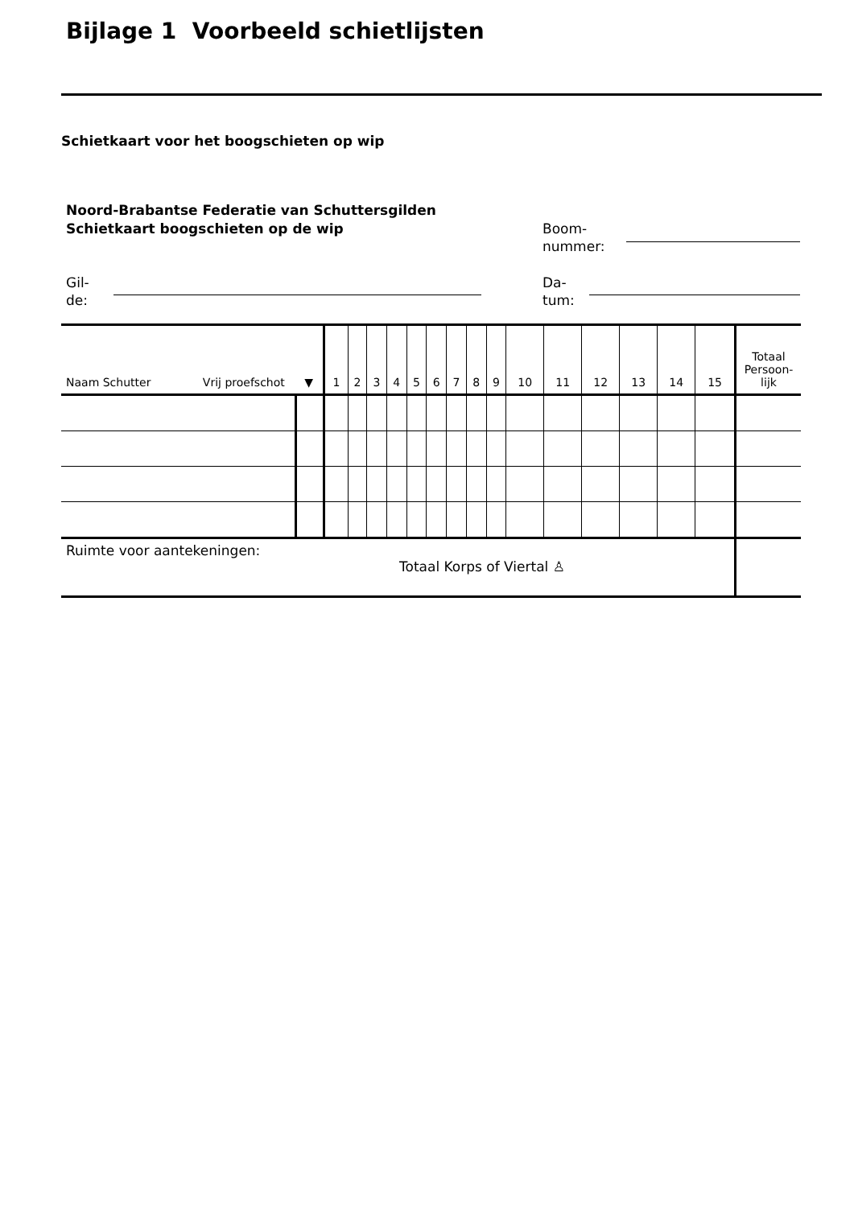Bijlage 1 Voorbeeld schietlijsten
Schietkaart voor het boogschieten op wip
Noord-Brabantse Federatie van Schuttersgilden
Schietkaart boogschieten op de wip
Boom-
nummer:
Gil-
de:
Da-
tum:
| Naam Schutter Vrij proefschot ▼ | | 1 | 2 | 3 | 4 | 5 | 6 | 7 | 8 | 9 | 10 | 11 | 12 | 13 | 14 | 15 | Totaal Persoon- lijk |
| Ruimte voor aantekeningen: Totaal Korps of Viertal ♙ | | | | | | | | | | | | | | | | | |